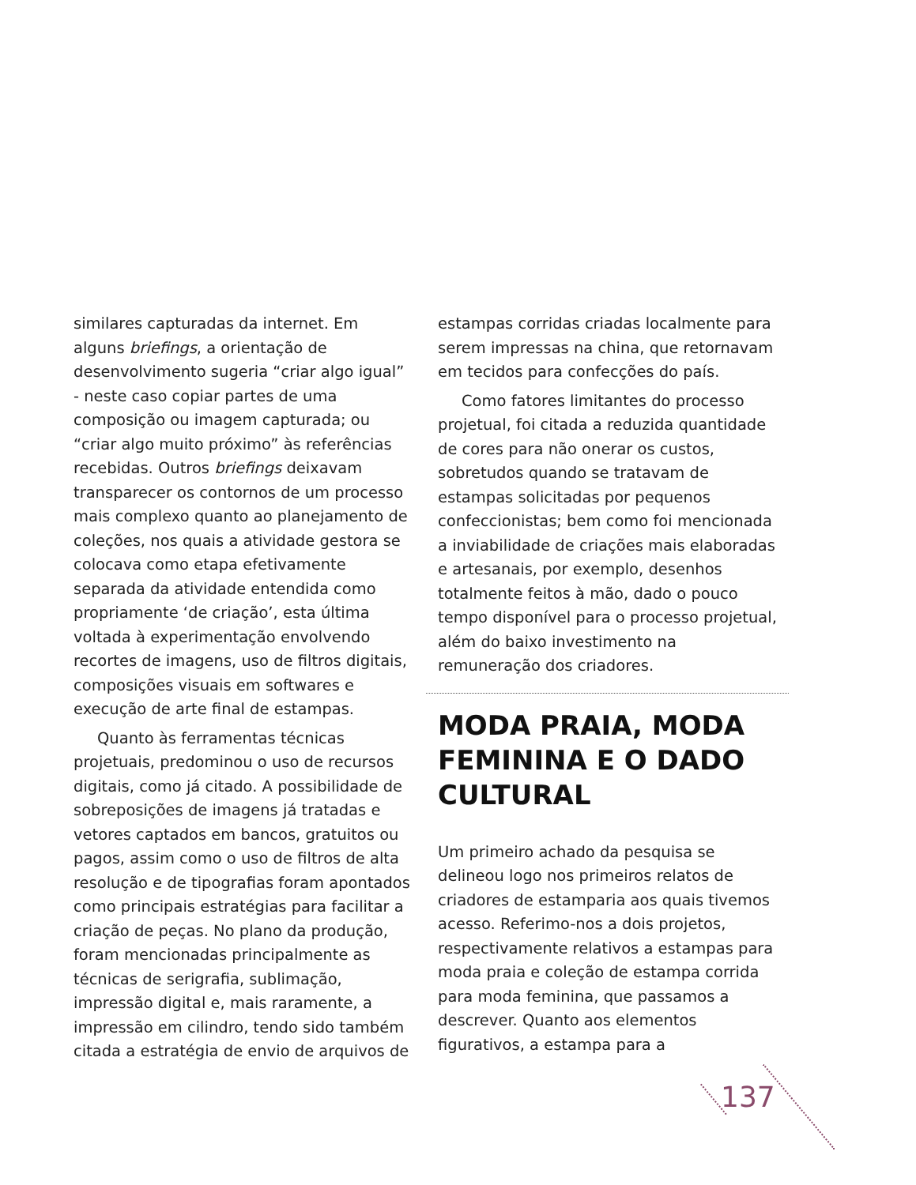similares capturadas da internet. Em alguns briefings, a orientação de desenvolvimento sugeria “criar algo igual” - neste caso copiar partes de uma composição ou imagem capturada; ou “criar algo muito próximo” às referências recebidas. Outros briefings deixavam transparecer os contornos de um processo mais complexo quanto ao planejamento de coleções, nos quais a atividade gestora se colocava como etapa efetivamente separada da atividade entendida como propriamente ‘de criação’, esta última voltada à experimentação envolvendo recortes de imagens, uso de filtros digitais, composições visuais em softwares e execução de arte final de estampas.
Quanto às ferramentas técnicas projetuais, predominou o uso de recursos digitais, como já citado. A possibilidade de sobreposições de imagens já tratadas e vetores captados em bancos, gratuitos ou pagos, assim como o uso de filtros de alta resolução e de tipografias foram apontados como principais estratégias para facilitar a criação de peças. No plano da produção, foram mencionadas principalmente as técnicas de serigrafia, sublimação, impressão digital e, mais raramente, a impressão em cilindro, tendo sido também citada a estratégia de envio de arquivos de
estampas corridas criadas localmente para serem impressas na china, que retornavam em tecidos para confecções do país.
Como fatores limitantes do processo projetual, foi citada a reduzida quantidade de cores para não onerar os custos, sobretudos quando se tratavam de estampas solicitadas por pequenos confeccionistas; bem como foi mencionada a inviabilidade de criações mais elaboradas e artesanais, por exemplo, desenhos totalmente feitos à mão, dado o pouco tempo disponível para o processo projetual, além do baixo investimento na remuneração dos criadores.
MODA PRAIA, MODA FEMININA E O DADO CULTURAL
Um primeiro achado da pesquisa se delineou logo nos primeiros relatos de criadores de estamparia aos quais tivemos acesso. Referimo-nos a dois projetos, respectivamente relativos a estampas para moda praia e coleção de estampa corrida para moda feminina, que passamos a descrever. Quanto aos elementos figurativos, a estampa para a
137